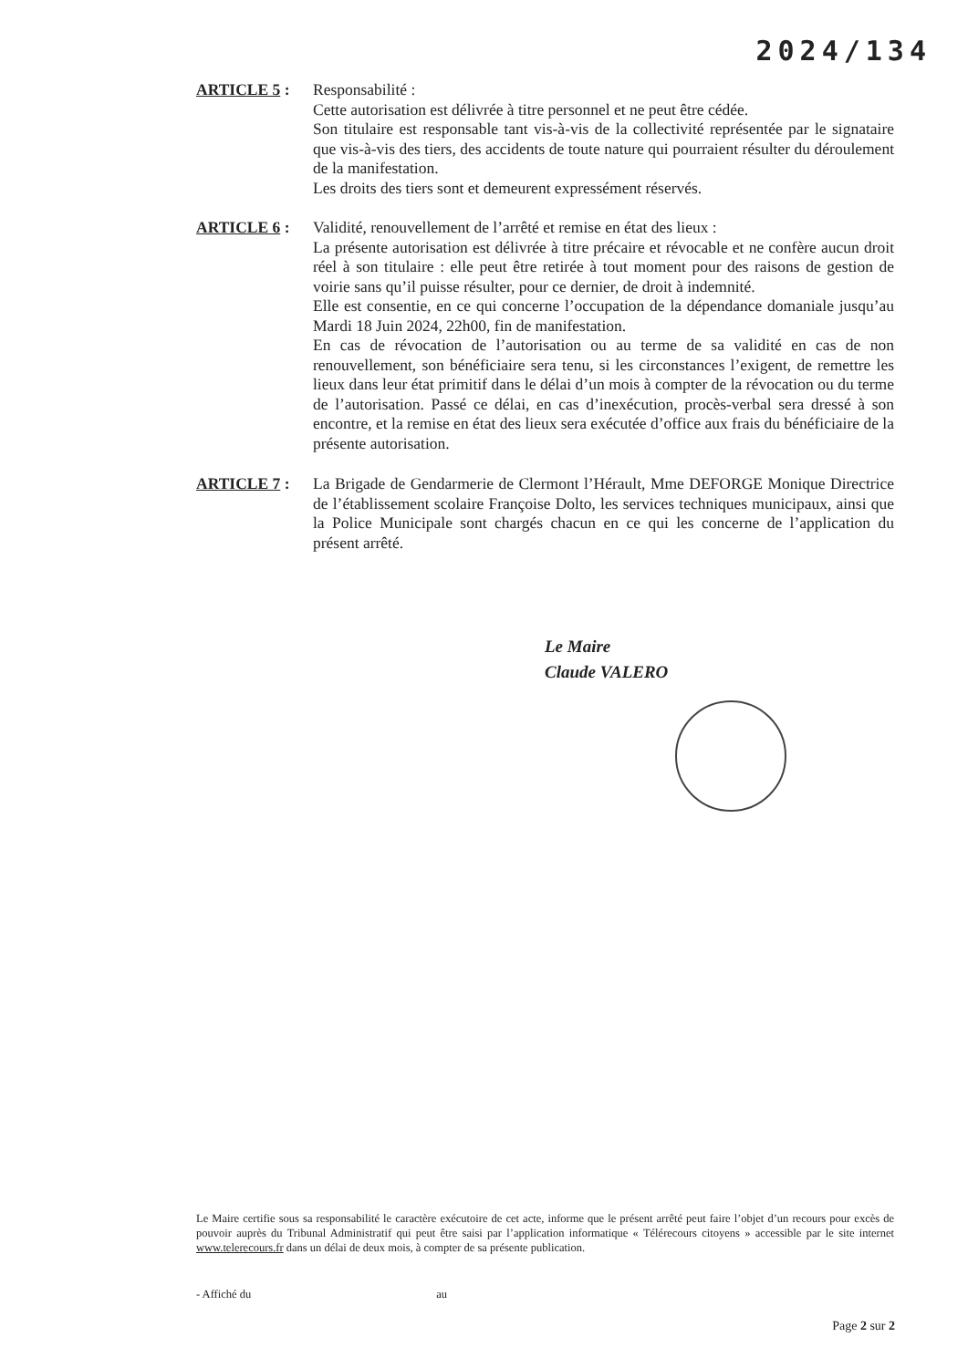2024/134
ARTICLE 5 : Responsabilité :
Cette autorisation est délivrée à titre personnel et ne peut être cédée.
Son titulaire est responsable tant vis-à-vis de la collectivité représentée par le signataire que vis-à-vis des tiers, des accidents de toute nature qui pourraient résulter du déroulement de la manifestation.
Les droits des tiers sont et demeurent expressément réservés.
ARTICLE 6 : Validité, renouvellement de l’arrêté et remise en état des lieux :
La présente autorisation est délivrée à titre précaire et révocable et ne confère aucun droit réel à son titulaire : elle peut être retirée à tout moment pour des raisons de gestion de voirie sans qu’il puisse résulter, pour ce dernier, de droit à indemnité.
Elle est consentie, en ce qui concerne l’occupation de la dépendance domaniale jusqu’au Mardi 18 Juin 2024, 22h00, fin de manifestation.
En cas de révocation de l’autorisation ou au terme de sa validité en cas de non renouvellement, son bénéficiaire sera tenu, si les circonstances l’exigent, de remettre les lieux dans leur état primitif dans le délai d’un mois à compter de la révocation ou du terme de l’autorisation. Passé ce délai, en cas d’inexécution, procès-verbal sera dressé à son encontre, et la remise en état des lieux sera exécutée d’office aux frais du bénéficiaire de la présente autorisation.
ARTICLE 7 : La Brigade de Gendarmerie de Clermont l’Hérault, Mme DEFORGE Monique Directrice de l’établissement scolaire Françoise Dolto, les services techniques municipaux, ainsi que la Police Municipale sont chargés chacun en ce qui les concerne de l’application du présent arrêté.
Le Maire
Claude VALERO
Le Maire certifie sous sa responsabilité le caractère exécutoire de cet acte, informe que le présent arrêté peut faire l’objet d’un recours pour excès de pouvoir auprès du Tribunal Administratif qui peut être saisi par l’application informatique « Télérecours citoyens » accessible par le site internet www.telerecours.fr dans un délai de deux mois, à compter de sa présente publication.
- Affiché du au
Page 2 sur 2